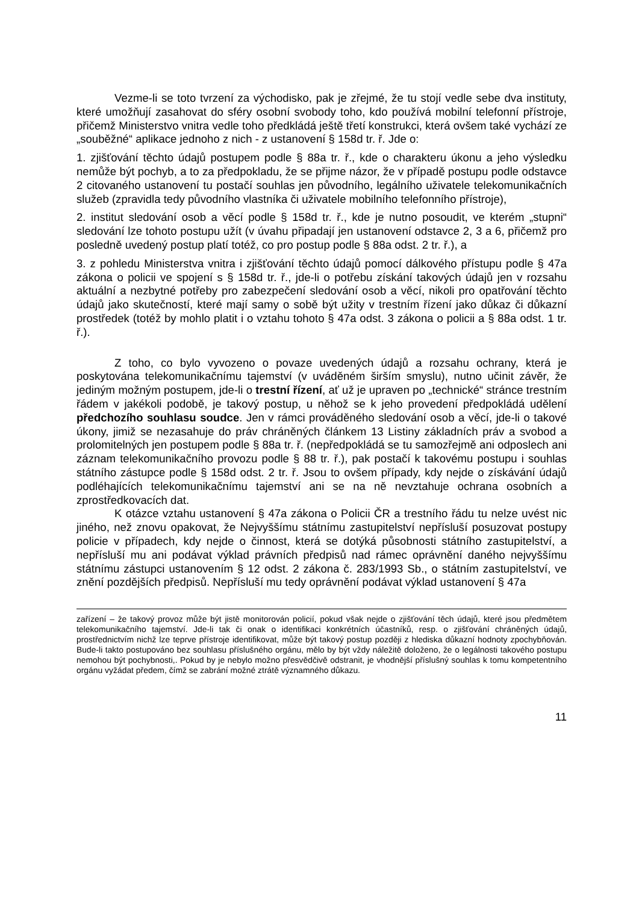Vezme-li se toto tvrzení za východisko, pak je zřejmé, že tu stojí vedle sebe dva instituty, které umožňují zasahovat do sféry osobní svobody toho, kdo používá mobilní telefonní přístroje, přičemž Ministerstvo vnitra vedle toho předkládá ještě třetí konstrukci, která ovšem také vychází ze „souběžné“ aplikace jednoho z nich - z ustanovení § 158d tr. ř. Jde o:
1. zjišťování těchto údajů postupem podle § 88a tr. ř., kde o charakteru úkonu a jeho výsledku nemůže být pochyb, a to za předpokladu, že se přijme názor, že v případě postupu podle odstavce 2 citovaného ustanovení tu postačí souhlas jen původního, legálního uživatele telekomunikačních služeb (zpravidla tedy původního vlastníka či uživatele mobilního telefonního přístroje),
2. institut sledování osob a věcí podle § 158d tr. ř., kde je nutno posoudit, ve kterém „stupni“ sledování lze tohoto postupu užít (v úvahu připadají jen ustanovení odstavce 2, 3 a 6, přičemž pro posledně uvedený postup platí totéž, co pro postup podle § 88a odst. 2 tr. ř.), a
3. z pohledu Ministerstva vnitra i zjišťování těchto údajů pomocí dálkového přístupu podle § 47a zákona o policii ve spojení s § 158d tr. ř., jde-li o potřebu získání takových údajů jen v rozsahu aktuální a nezbytné potřeby pro zabezpečení sledování osob a věcí, nikoli pro opatřování těchto údajů jako skutečností, které mají samy o sobě být užity v trestním řízení jako důkaz či důkazní prostředek (totéž by mohlo platit i o vztahu tohoto § 47a odst. 3 zákona o policii a § 88a odst. 1 tr. ř.).
Z toho, co bylo vyvozeno o povaze uvedených údajů a rozsahu ochrany, která je poskytována telekomunikačnímu tajemství (v uváděném širším smyslu), nutno učinit závěr, že jediným možným postupem, jde-li o trestní řízení, ať už je upraven po „technické“ stránce trestním řádem v jakékoli podobě, je takový postup, u něhož se k jeho provedení předpokládá udělení předchozího souhlasu soudce. Jen v rámci prováděného sledování osob a věcí, jde-li o takové úkony, jimiž se nezasahuje do práv chráněných článkem 13 Listiny základních práv a svobod a prolomitelných jen postupem podle § 88a tr. ř. (nepředpokládá se tu samozřejmě ani odposlech ani záznam telekomunikačního provozu podle § 88 tr. ř.), pak postačí k takovému postupu i souhlas státního zástupce podle § 158d odst. 2 tr. ř. Jsou to ovšem případy, kdy nejde o získávání údajů podléhajících telekomunikačnímu tajemství ani se na ně nevztahuje ochrana osobních a zprostředkovacích dat.
K otázce vztahu ustanovení § 47a zákona o Policii ČR a trestního řádu tu nelze uvést nic jiného, než znovu opakovat, že Nejvyššímu státnímu zastupitelství nepřísluší posuzovat postupy policie v případech, kdy nejde o činnost, která se dotýká působnosti státního zastupitelství, a nepřísluší mu ani podávat výklad právních předpisů nad rámec oprávnění daného nejvyššímu státnímu zástupci ustanovením § 12 odst. 2 zákona č. 283/1993 Sb., o státním zastupitelství, ve znění pozdějších předpisů. Nepřísluší mu tedy oprávnění podávat výklad ustanovení § 47a
zařízení – že takový provoz může být jistě monitorován policií, pokud však nejde o zjišťování těch údajů, které jsou předmětem telekomunikačního tajemství. Jde-li tak či onak o identifikaci konkrétních účastníků, resp. o zjišťování chráněných údajů, prostřednictvím nichž lze teprve přístroje identifikovat, může být takový postup později z hlediska důkazní hodnoty zpochybňován. Bude-li takto postupováno bez souhlasu příslušného orgánu, mělo by být vždy náležitě doloženo, že o legálnosti takového postupu nemohou být pochybnosti,. Pokud by je nebylo možno přesvědčivě odstranit, je vhodnější příslušný souhlas k tomu kompetentního orgánu vyžádat předem, čímž se zabrání možné ztrátě významného důkazu.
11